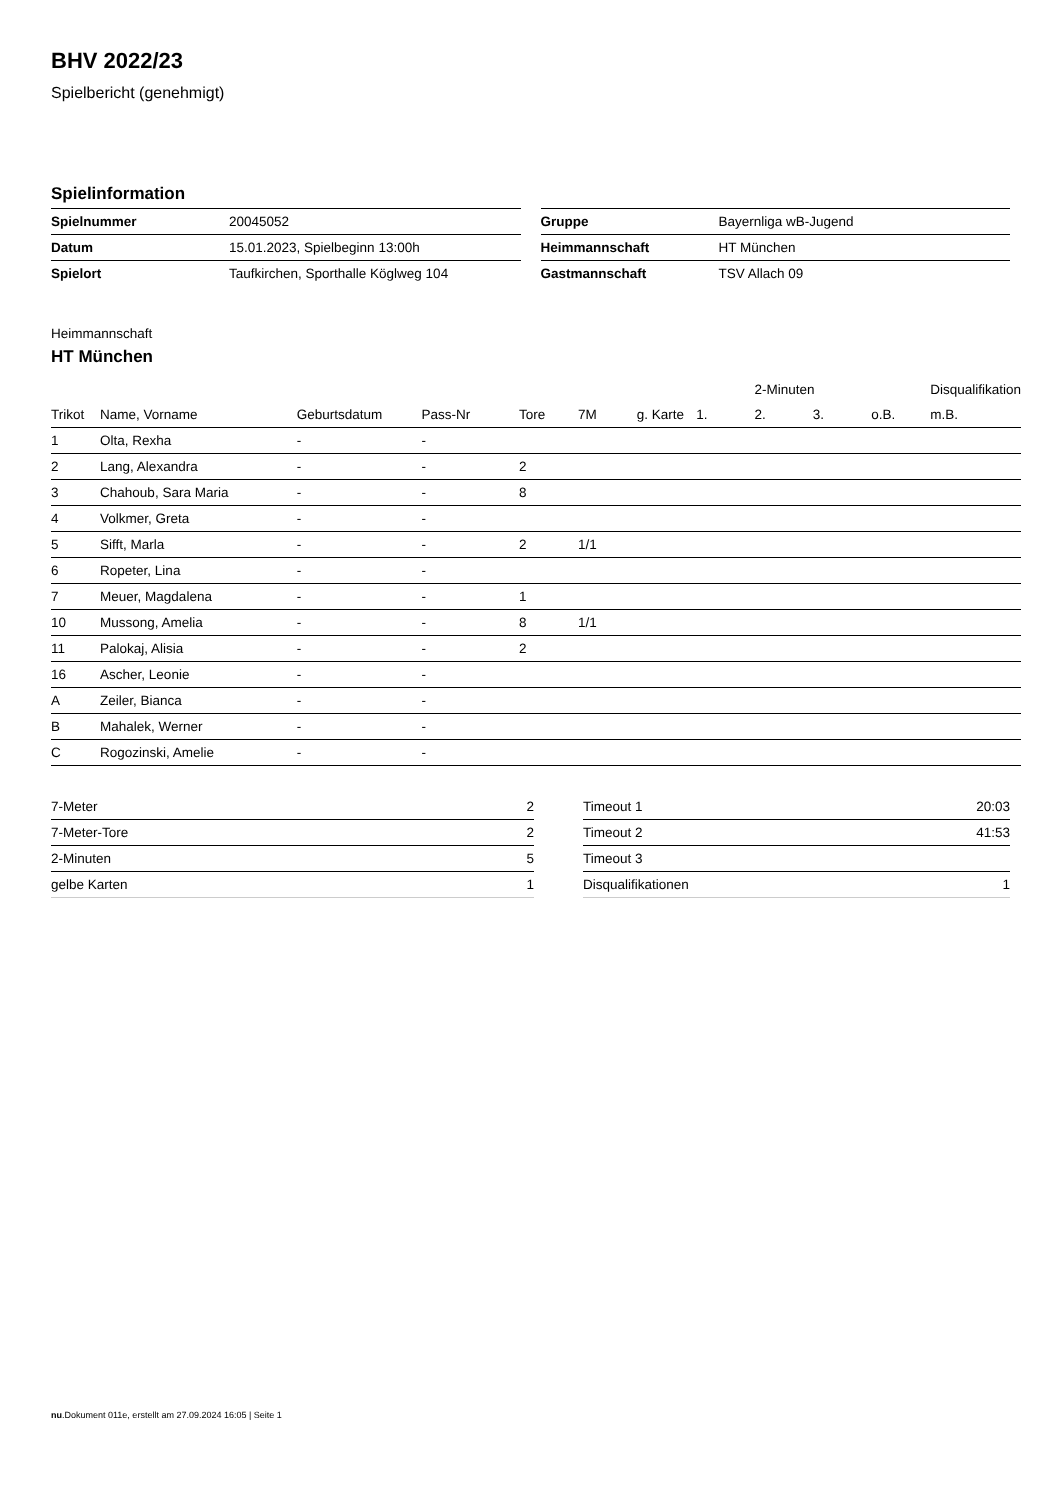BHV 2022/23
Spielbericht (genehmigt)
Spielinformation
| Spielnummer | 20045052 |
| Datum | 15.01.2023, Spielbeginn 13:00h |
| Spielort | Taufkirchen, Sporthalle Köglweg 104 |
| Gruppe | Bayernliga wB-Jugend |
| Heimmannschaft | HT München |
| Gastmannschaft | TSV Allach 09 |
Heimmannschaft
HT München
| | | | | | | | | 2-Minuten | | | Disqualifikation |
| --- | --- | --- | --- | --- | --- | --- | --- | --- | --- | --- | --- |
| Trikot | Name, Vorname | Geburtsdatum | Pass-Nr | Tore | 7M | g. Karte | 1. | 2. | 3. | o.B. | m.B. |
| 1 | Olta, Rexha | - | - | | | | | | | | |
| 2 | Lang, Alexandra | - | - | 2 | | | | | | | |
| 3 | Chahoub, Sara Maria | - | - | 8 | | | | | | | |
| 4 | Volkmer, Greta | - | - | | | | | | | | |
| 5 | Sifft, Marla | - | - | 2 | 1/1 | | | | | | |
| 6 | Ropeter, Lina | - | - | | | | | | | | |
| 7 | Meuer, Magdalena | - | - | 1 | | | | | | | |
| 10 | Mussong, Amelia | - | - | 8 | 1/1 | | | | | | |
| 11 | Palokaj, Alisia | - | - | 2 | | | | | | | |
| 16 | Ascher, Leonie | - | - | | | | | | | | |
| A | Zeiler, Bianca | - | - | | | | | | | | |
| B | Mahalek, Werner | - | - | | | | | | | | |
| C | Rogozinski, Amelie | - | - | | | | | | | | |
| 7-Meter | 2 |
| 7-Meter-Tore | 2 |
| 2-Minuten | 5 |
| gelbe Karten | 1 |
| Timeout 1 | 20:03 |
| Timeout 2 | 41:53 |
| Timeout 3 | |
| Disqualifikationen | 1 |
nu.Dokument 011e, erstellt am 27.09.2024 16:05 | Seite 1